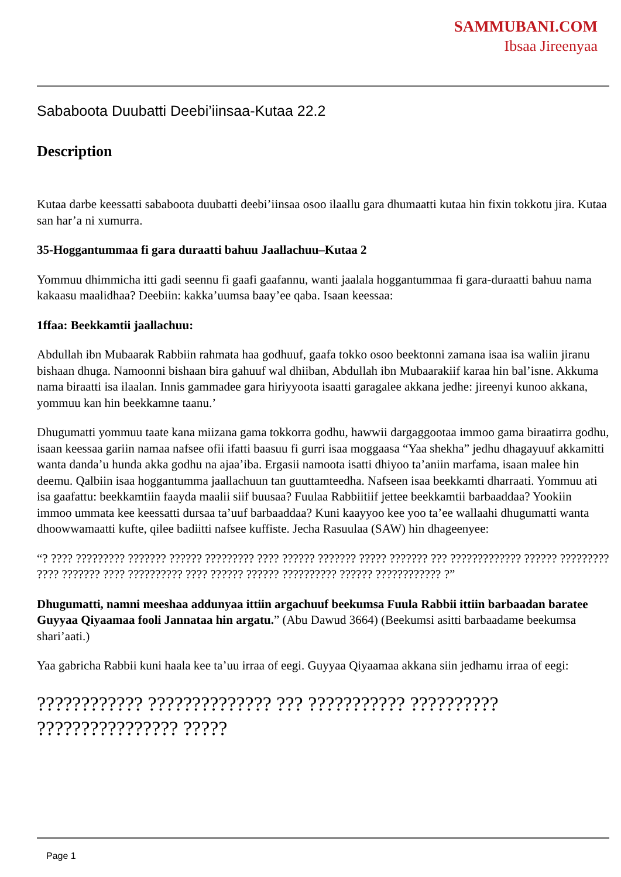SAMMUBANI.COM
Ibsaa Jireenyaa
Sababoota Duubatti Deebi’iinsaa-Kutaa 22.2
Description
Kutaa darbe keessatti sababoota duubatti deebi’iinsaa osoo ilaallu gara dhumaatti kutaa hin fixin tokkotu jira. Kutaa san har’a ni xumurra.
35-Hoggantummaa fi gara duraatti bahuu Jaallachuu–Kutaa 2
Yommuu dhimmicha itti gadi seennu fi gaafi gaafannu, wanti jaalala hoggantummaa fi gara-duraatti bahuu nama kakaasu maalidhaa? Deebiin: kakka’uumsa baay’ee qaba. Isaan keessaa:
1ffaa: Beekkamtii jaallachuu:
Abdullah ibn Mubaarak Rabbiin rahmata haa godhuuf, gaafa tokko osoo beektonni zamana isaa isa waliin jiranu bishaan dhuga. Namoonni bishaan bira gahuuf wal dhiiban, Abdullah ibn Mubaarakiif karaa hin bal’isne. Akkuma nama biraatti isa ilaalan. Innis gammadee gara hiriyyoota isaatti garagalee akkana jedhe: jireenyi kunoo akkana, yommuu kan hin beekkamne taanu.’
Dhugumatti yommuu taate kana miizana gama tokkorra godhu, hawwii dargaggootaa immoo gama biraatirra godhu, isaan keessaa gariin namaa nafsee ofii ifatti baasuu fi gurri isaa moggaasa “Yaa shekha” jedhu dhagayuuf akkamitti wanta danda’u hunda akka godhu na ajaa’iba. Ergasii namoota isatti dhiyoo ta’aniin marfama, isaan malee hin deemu. Qalbiin isaa hoggantumma jaallachuun tan guuttamteedha. Nafseen isaa beekkamti dharraati. Yommuu ati isa gaafattu: beekkamtiin faayda maalii siif buusaa? Fuulaa Rabbiitiif jettee beekkamtii barbaaddaa? Yookiin immoo ummata kee keessatti dursaa ta’uuf barbaaddaa? Kuni kaayyoo kee yoo ta’ee wallaahi dhugumatti wanta dhoowwamaatti kufte, qilee badiitti nafsee kuffiste. Jecha Rasuulaa (SAW) hin dhageenyee:
“? ???? ????????? ??????? ?????? ????????? ???? ?????? ??????? ????? ??????? ??? ????????????? ?????? ????????? ???? ??????? ???? ?????????? ???? ?????? ?????? ?????????? ?????? ???????????? ?”
Dhugumatti, namni meeshaa addunyaa ittiin argachuuf beekumsa Fuula Rabbii ittiin barbaadan baratee Guyyaa Qiyaamaa fooli Jannataa hin argatu.” (Abu Dawud 3664) (Beekumsi asitti barbaadame beekumsa shari’aati.)
Yaa gabricha Rabbii kuni haala kee ta’uu irraa of eegi. Guyyaa Qiyaamaa akkana siin jedhamu irraa of eegi:
???????????? ?????????????? ??? ??????????? ?????????? ???????????????? ?????
Page 1